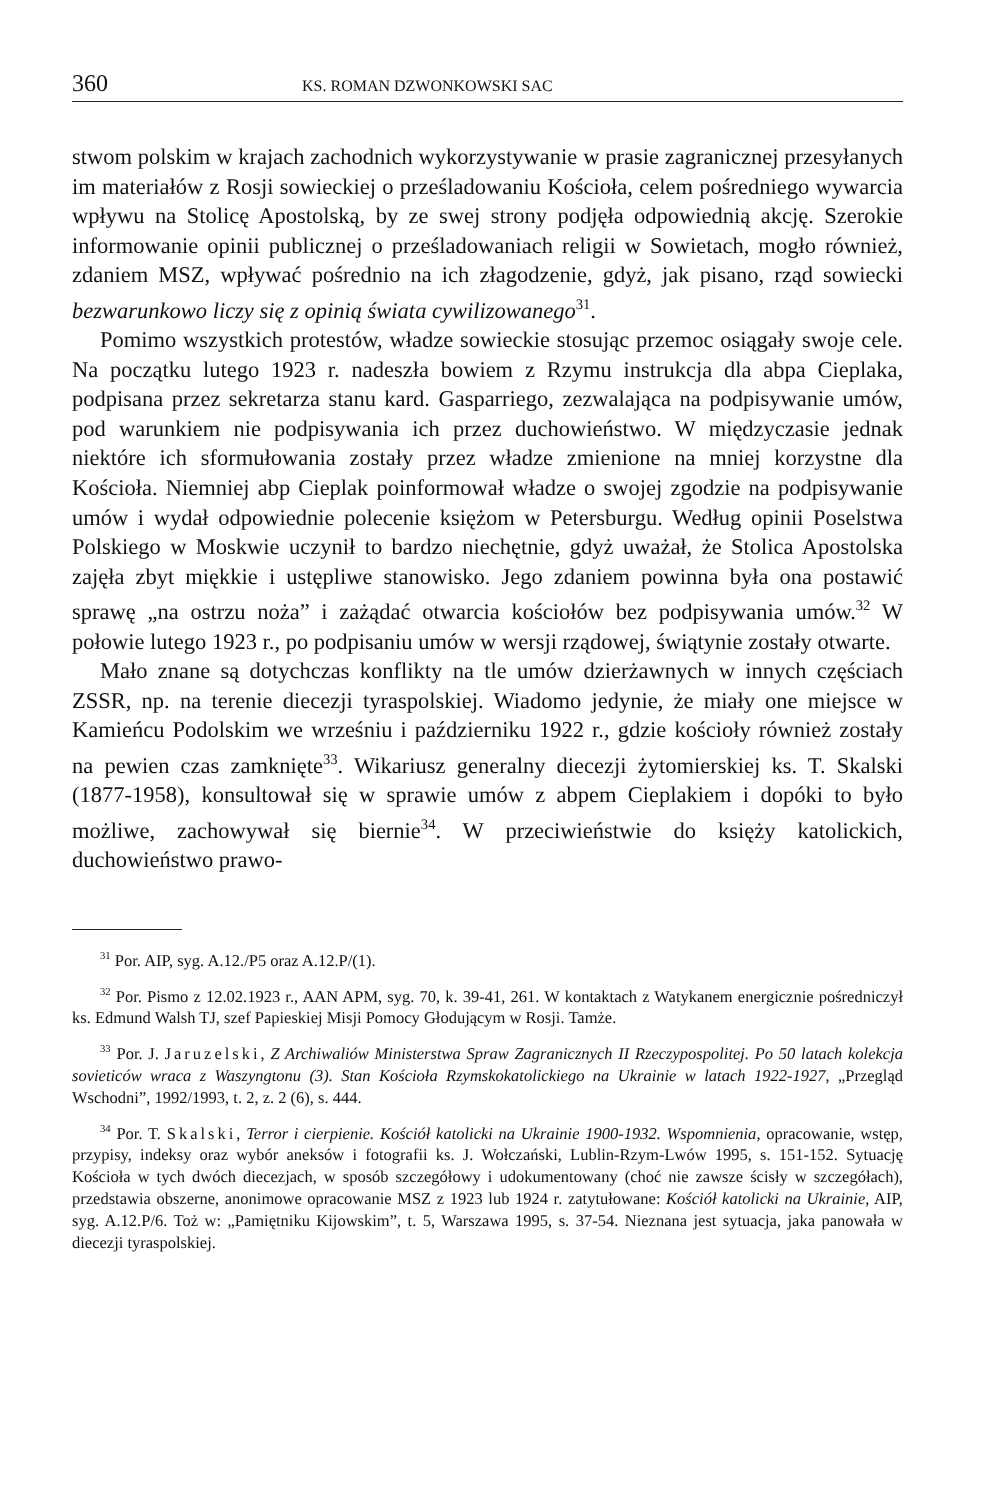360 KS. ROMAN DZWONKOWSKI SAC
stwom polskim w krajach zachodnich wykorzystywanie w prasie zagranicznej przesyłanych im materiałów z Rosji sowieckiej o prześladowaniu Kościoła, celem pośredniego wywarcia wpływu na Stolicę Apostolską, by ze swej strony podjęła odpowiednią akcję. Szerokie informowanie opinii publicznej o prześladowaniach religii w Sowietach, mogło również, zdaniem MSZ, wpływać pośrednio na ich złagodzenie, gdyż, jak pisano, rząd sowiecki bezwarunkowo liczy się z opinią świata cywilizowanego<sup>31</sup>.
Pomimo wszystkich protestów, władze sowieckie stosując przemoc osiągały swoje cele. Na początku lutego 1923 r. nadeszła bowiem z Rzymu instrukcja dla abpa Cieplaka, podpisana przez sekretarza stanu kard. Gasparriego, zezwalająca na podpisywanie umów, pod warunkiem nie podpisywania ich przez duchowieństwo. W międzyczasie jednak niektóre ich sformułowania zostały przez władze zmienione na mniej korzystne dla Kościoła. Niemniej abp Cieplak poinformował władze o swojej zgodzie na podpisywanie umów i wydał odpowiednie polecenie księżom w Petersburgu. Według opinii Poselstwa Polskiego w Moskwie uczynił to bardzo niechętnie, gdyż uważał, że Stolica Apostolska zajęła zbyt miękkie i ustępliwe stanowisko. Jego zdaniem powinna była ona postawić sprawę „na ostrzu noża” i zażądać otwarcia kościołów bez podpisywania umów.<sup>32</sup> W połowie lutego 1923 r., po podpisaniu umów w wersji rządowej, świątynie zostały otwarte.
Mało znane są dotychczas konflikty na tle umów dzierżawnych w innych częściach ZSSR, np. na terenie diecezji tyraspolskiej. Wiadomo jedynie, że miały one miejsce w Kamieńcu Podolskim we wrześniu i październiku 1922 r., gdzie kościoły również zostały na pewien czas zamknięte<sup>33</sup>. Wikariusz generalny diecezji żytomierskiej ks. T. Skalski (1877-1958), konsultował się w sprawie umów z abpem Cieplakiem i dopóki to było możliwe, zachowywał się biernie<sup>34</sup>. W przeciwieństwie do księży katolickich, duchowieństwo prawo-
<sup>31</sup> Por. AIP, syg. A.12./P5 oraz A.12.P/(1).
<sup>32</sup> Por. Pismo z 12.02.1923 r., AAN APM, syg. 70, k. 39-41, 261. W kontaktach z Watykanem energicznie pośredniczył ks. Edmund Walsh TJ, szef Papieskiej Misji Pomocy Głodującym w Rosji. Tamże.
<sup>33</sup> Por. J. Jaruzelski, Z Archiwaliów Ministerstwa Spraw Zagranicznych II Rzeczypospolitej. Po 50 latach kolekcja sovieticów wraca z Waszyngtonu (3). Stan Kościoła Rzymskokatolickiego na Ukrainie w latach 1922-1927, „Przegląd Wschodni”, 1992/1993, t. 2, z. 2 (6), s. 444.
<sup>34</sup> Por. T. Skalski, Terror i cierpienie. Kościół katolicki na Ukrainie 1900-1932. Wspomnienia, opracowanie, wstęp, przypisy, indeksy oraz wybór aneksów i fotografii ks. J. Wołczański, Lublin-Rzym-Lwów 1995, s. 151-152. Sytuację Kościoła w tych dwóch diecezjach, w sposób szczegółowy i udokumentowany (choć nie zawsze ścisły w szczegółach), przedstawia obszerne, anonimowe opracowanie MSZ z 1923 lub 1924 r. zatytułowane: Kościół katolicki na Ukrainie, AIP, syg. A.12.P/6. Toż w: „Pamiętniku Kijowskim”, t. 5, Warszawa 1995, s. 37-54. Nieznana jest sytuacja, jaka panowała w diecezji tyraspolskiej.